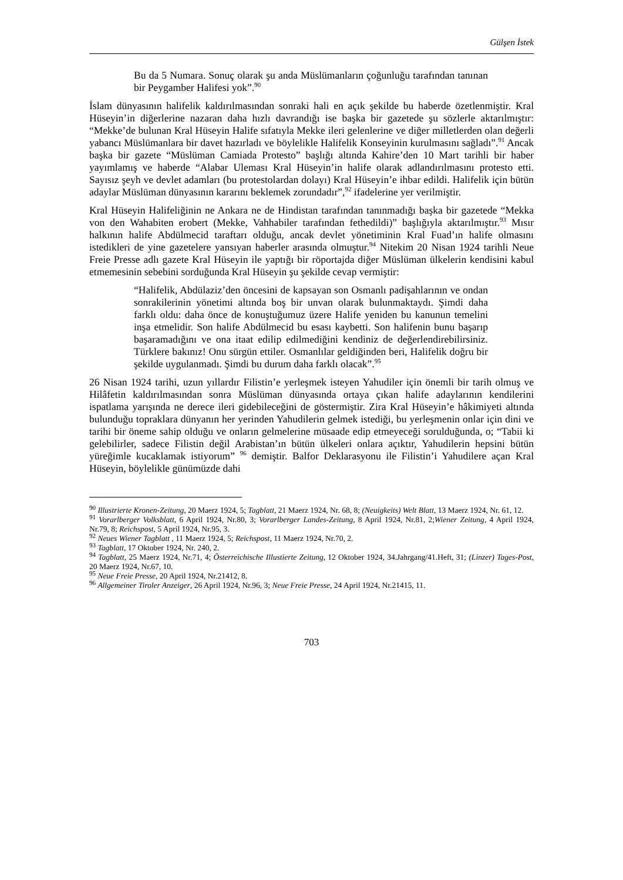Gülşen İstek
Bu da 5 Numara. Sonuç olarak şu anda Müslümanların çoğunluğu tarafından tanınan bir Peygamber Halifesi yok”.<sup>90</sup>
İslam dünyasının halifelik kaldırılmasından sonraki hali en açık şekilde bu haberde özetlenmiştir. Kral Hüseyin’in diğerlerine nazaran daha hızlı davrandığı ise başka bir gazetede şu sözlerle aktarılmıştır: “Mekke’de bulunan Kral Hüseyin Halife sıfatıyla Mekke ileri gelenlerine ve diğer milletlerden olan değerli yabancı Müslümanlara bir davet hazırladı ve böylelikle Halifelik Konseyinin kurulmasını sağladı”.<sup>91</sup> Ancak başka bir gazete “Müslüman Camiada Protesto” başlığı altında Kahire’den 10 Mart tarihli bir haber yayımlamış ve haberde “Alabar Uleması Kral Hüseyin’in halife olarak adlandırılmasını protesto etti. Sayısız şeyh ve devlet adamları (bu protestolardan dolayı) Kral Hüseyin’e ihbar edildi. Halifelik için bütün adaylar Müslüman dünyasının kararını beklemek zorundadır”,<sup>92</sup> ifadelerine yer verilmiştir.
Kral Hüseyin Halifeliğinin ne Ankara ne de Hindistan tarafından tanınmadığı başka bir gazetede “Mekka von den Wahabiten erobert (Mekke, Vahhabiler tarafından fethedildi)” başlığıyla aktarılmıştır.<sup>93</sup> Mısır halkının halife Abdülmecid taraftarı olduğu, ancak devlet yönetiminin Kral Fuad’ın halife olmasını istedikleri de yine gazetelere yansıyan haberler arasında olmuştur.<sup>94</sup> Nitekim 20 Nisan 1924 tarihli Neue Freie Presse adlı gazete Kral Hüseyin ile yaptığı bir röportajda diğer Müslüman ülkelerin kendisini kabul etmemesinin sebebini sorduğunda Kral Hüseyin şu şekilde cevap vermiştir:
“Halifelik, Abdülaziz’den öncesini de kapsayan son Osmanlı padişahlarının ve ondan sonrakilerinin yönetimi altında boş bir unvan olarak bulunmaktaydı. Şimdi daha farklı oldu: daha önce de konuştuğumuz üzere Halife yeniden bu kanunun temelini inşa etmelidir. Son halife Abdülmecid bu esası kaybetti. Son halifenin bunu başarıp başaramadığını ve ona itaat edilip edilmediğini kendiniz de değerlendirebilirsiniz. Türklere bakınız! Onu sürgün ettiler. Osmanlılar geldiğinden beri, Halifelik doğru bir şekilde uygulanmadı. Şimdi bu durum daha farklı olacak”.<sup>95</sup>
26 Nisan 1924 tarihi, uzun yıllardır Filistin’e yerleşmek isteyen Yahudiler için önemli bir tarih olmuş ve Hilâfetin kaldırılmasından sonra Müslüman dünyasında ortaya çıkan halife adaylarının kendilerini ispatlama yarışında ne derece ileri gidebileceğini de göstermiştir. Zira Kral Hüseyin’e hâkimiyeti altında bulunduğu topraklara dünyanın her yerinden Yahudilerin gelmek istediği, bu yerleşmenin onlar için dini ve tarihi bir öneme sahip olduğu ve onların gelmelerine müsaade edip etmeyeceği sorulduğunda, o; “Tabii ki gelebilirler, sadece Filistin değil Arabistan’ın bütün ülkeleri onlara açıktır, Yahudilerin hepsini bütün yüreğimle kucaklamak istiyorum” <sup>96</sup> demiştir. Balfor Deklarasyonu ile Filistin’i Yahudilere açan Kral Hüseyin, böylelikle günümüzde dahi
<sup>90</sup> Illustrierte Kronen-Zeitung, 20 Maerz 1924, 5; Tagblatt, 21 Maerz 1924, Nr. 68, 8; (Neuigkeits) Welt Blatt, 13 Maerz 1924, Nr. 61, 12.
<sup>91</sup> Vorarlberger Volksblatt, 6 April 1924, Nr.80, 3; Vorarlberger Landes-Zeitung, 8 April 1924, Nr.81, 2;Wiener Zeitung, 4 April 1924, Nr.79, 8; Reichspost, 5 April 1924, Nr.95, 3.
<sup>92</sup> Neues Wiener Tagblatt , 11 Maerz 1924, 5; Reichspost, 11 Maerz 1924, Nr.70, 2.
<sup>93</sup> Tagblatt, 17 Oktober 1924, Nr. 240, 2.
<sup>94</sup> Tagblatt, 25 Maerz 1924, Nr.71, 4; Österreichische Illustierte Zeitung, 12 Oktober 1924, 34.Jahrgang/41.Heft, 31; (Linzer) Tages-Post, 20 Maerz 1924, Nr.67, 10.
<sup>95</sup> Neue Freie Presse, 20 April 1924, Nr.21412, 8.
<sup>96</sup> Allgemeiner Tiroler Anzeiger, 26 April 1924, Nr.96, 3; Neue Freie Presse, 24 April 1924, Nr.21415, 11.
703